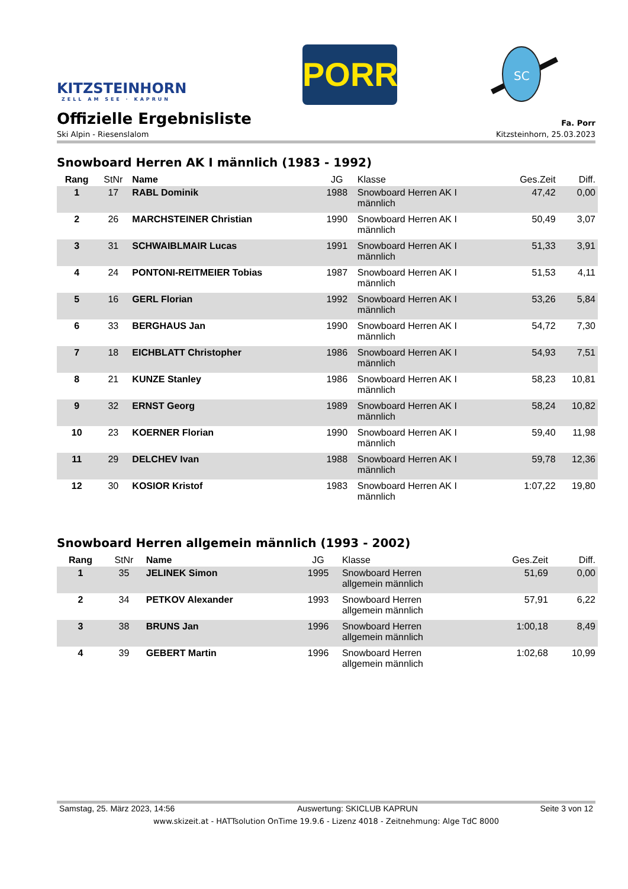KITZSTEINHORN
ZELL AM SEE · KAPRUN
PORR
SC
Offizielle Ergebnisliste
Fa. Porr
Ski Alpin - Riesenslalom Kitzsteinhorn, 25.03.2023
Snowboard Herren AK I männlich (1983 - 1992)
| Rang | StNr | Name | JG | Klasse | Ges.Zeit | Diff. |
| --- | --- | --- | --- | --- | --- | --- |
| 1 | 17 | RABL Dominik | 1988 | Snowboard Herren AK I männlich | 47,42 | 0,00 |
| 2 | 26 | MARCHSTEINER Christian | 1990 | Snowboard Herren AK I männlich | 50,49 | 3,07 |
| 3 | 31 | SCHWAIBLMAIR Lucas | 1991 | Snowboard Herren AK I männlich | 51,33 | 3,91 |
| 4 | 24 | PONTONI-REITMEIER Tobias | 1987 | Snowboard Herren AK I männlich | 51,53 | 4,11 |
| 5 | 16 | GERL Florian | 1992 | Snowboard Herren AK I männlich | 53,26 | 5,84 |
| 6 | 33 | BERGHAUS Jan | 1990 | Snowboard Herren AK I männlich | 54,72 | 7,30 |
| 7 | 18 | EICHBLATT Christopher | 1986 | Snowboard Herren AK I männlich | 54,93 | 7,51 |
| 8 | 21 | KUNZE Stanley | 1986 | Snowboard Herren AK I männlich | 58,23 | 10,81 |
| 9 | 32 | ERNST Georg | 1989 | Snowboard Herren AK I männlich | 58,24 | 10,82 |
| 10 | 23 | KOERNER Florian | 1990 | Snowboard Herren AK I männlich | 59,40 | 11,98 |
| 11 | 29 | DELCHEV Ivan | 1988 | Snowboard Herren AK I männlich | 59,78 | 12,36 |
| 12 | 30 | KOSIOR Kristof | 1983 | Snowboard Herren AK I männlich | 1:07,22 | 19,80 |
Snowboard Herren allgemein männlich (1993 - 2002)
| Rang | StNr | Name | JG | Klasse | Ges.Zeit | Diff. |
| --- | --- | --- | --- | --- | --- | --- |
| 1 | 35 | JELINEK Simon | 1995 | Snowboard Herren allgemein männlich | 51,69 | 0,00 |
| 2 | 34 | PETKOV Alexander | 1993 | Snowboard Herren allgemein männlich | 57,91 | 6,22 |
| 3 | 38 | BRUNS Jan | 1996 | Snowboard Herren allgemein männlich | 1:00,18 | 8,49 |
| 4 | 39 | GEBERT Martin | 1996 | Snowboard Herren allgemein männlich | 1:02,68 | 10,99 |
Samstag, 25. März 2023, 14:56 Auswertung: SKICLUB KAPRUN Seite 3 von 12
www.skizeit.at - HATTsolution OnTime 19.9.6 - Lizenz 4018 - Zeitnehmung: Alge TdC 8000